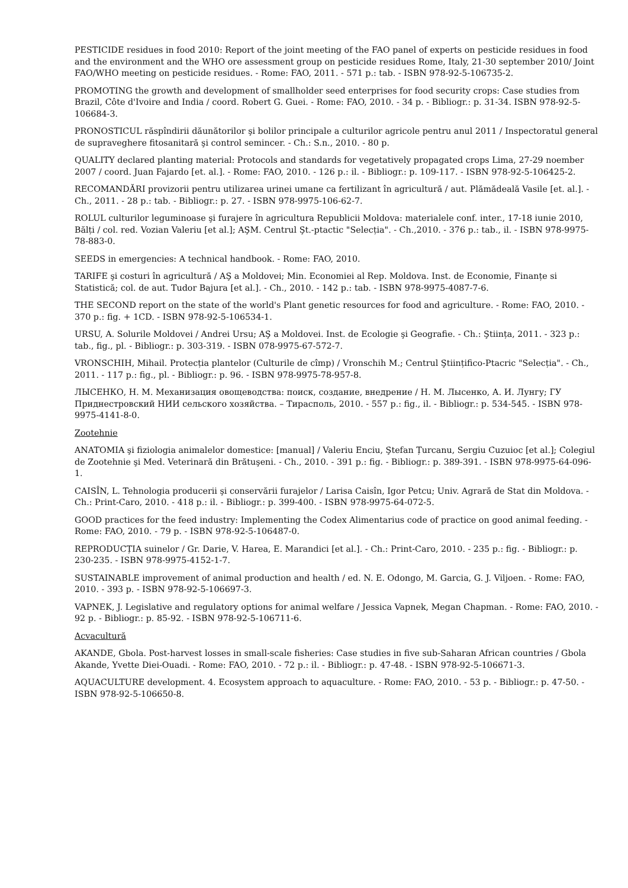PESTICIDE residues in food 2010: Report of the joint meeting of the FAO panel of experts on pesticide residues in food and the environment and the WHO ore assessment group on pesticide residues Rome, Italy, 21-30 september 2010/ Joint FAO/WHO meeting on pesticide residues. - Rome: FAO, 2011. - 571 p.: tab. - ISBN 978-92-5-106735-2.
PROMOTING the growth and development of smallholder seed enterprises for food security crops: Case studies from Brazil, Côte d'Ivoire and India / coord. Robert G. Guei. - Rome: FAO, 2010. - 34 p. - Bibliogr.: p. 31-34. ISBN 978-92-5-106684-3.
PRONOSTICUL răspîndirii dăunătorilor şi bolilor principale a culturilor agricole pentru anul 2011 / Inspectoratul general de supraveghere fitosanitară şi control semincer. - Ch.: S.n., 2010. - 80 p.
QUALITY declared planting material: Protocols and standards for vegetatively propagated crops Lima, 27-29 noember 2007 / coord. Juan Fajardo [et. al.]. - Rome: FAO, 2010. - 126 p.: il. - Bibliogr.: p. 109-117. - ISBN 978-92-5-106425-2.
RECOMANDĂRI provizorii pentru utilizarea urinei umane ca fertilizant în agricultură / aut. Plămădeală Vasile [et. al.]. - Ch., 2011. - 28 p.: tab. - Bibliogr.: p. 27. - ISBN 978-9975-106-62-7.
ROLUL culturilor leguminoase şi furajere în agricultura Republicii Moldova: materialele conf. inter., 17-18 iunie 2010, Bălți / col. red. Vozian Valeriu [et al.]; AŞM. Centrul Şt.-ptactic "Selecția". - Ch.,2010. - 376 p.: tab., il. - ISBN 978-9975-78-883-0.
SEEDS in emergencies: A technical handbook. - Rome: FAO, 2010.
TARIFE şi costuri în agricultură / AŞ a Moldovei; Min. Economiei al Rep. Moldova. Inst. de Economie, Finanțe si Statistică; col. de aut. Tudor Bajura [et al.]. - Ch., 2010. - 142 p.: tab. - ISBN 978-9975-4087-7-6.
THE SECOND report on the state of the world's Plant genetic resources for food and agriculture. - Rome: FAO, 2010. - 370 p.: fig. + 1CD. - ISBN 978-92-5-106534-1.
URSU, A. Solurile Moldovei / Andrei Ursu; AŞ a Moldovei. Inst. de Ecologie şi Geografie. - Ch.: Ştiința, 2011. - 323 p.: tab., fig., pl. - Bibliogr.: p. 303-319. - ISBN 078-9975-67-572-7.
VRONSCHIH, Mihail. Protecția plantelor (Culturile de cîmp) / Vronschih M.; Centrul Ştiințifico-Ptacric "Selecția". - Ch., 2011. - 117 p.: fig., pl. - Bibliogr.: p. 96. - ISBN 978-9975-78-957-8.
ЛЫСЕНКО, Н. М. Механизация овощеводства: поиск, создание, внедрение / Н. М. Лысенко, А. И. Лунгу; ГУ Приднестровский НИИ сельского хозяйства. – Тирасполь, 2010. - 557 p.: fig., il. - Bibliogr.: p. 534-545. - ISBN 978-9975-4141-8-0.
Zootehnie
ANATOMIA şi fiziologia animalelor domestice: [manual] / Valeriu Enciu, Ştefan Țurcanu, Sergiu Cuzuioc [et al.]; Colegiul de Zootehnie şi Med. Veterinară din Brătuşeni. - Ch., 2010. - 391 p.: fig. - Bibliogr.: p. 389-391. - ISBN 978-9975-64-096-1.
CAISÎN, L. Tehnologia producerii şi conservării furajelor / Larisa Caisîn, Igor Petcu; Univ. Agrară de Stat din Moldova. - Ch.: Print-Caro, 2010. - 418 p.: il. - Bibliogr.: p. 399-400. - ISBN 978-9975-64-072-5.
GOOD practices for the feed industry: Implementing the Codex Alimentarius code of practice on good animal feeding. - Rome: FAO, 2010. - 79 p. - ISBN 978-92-5-106487-0.
REPRODUCȚIA suinelor / Gr. Darie, V. Harea, E. Marandici [et al.]. - Ch.: Print-Caro, 2010. - 235 p.: fig. - Bibliogr.: p. 230-235. - ISBN 978-9975-4152-1-7.
SUSTAINABLE improvement of animal production and health / ed. N. E. Odongo, M. Garcia, G. J. Viljoen. - Rome: FAO, 2010. - 393 p. - ISBN 978-92-5-106697-3.
VAPNEK, J. Legislative and regulatory options for animal welfare / Jessica Vapnek, Megan Chapman. - Rome: FAO, 2010. - 92 p. - Bibliogr.: p. 85-92. - ISBN 978-92-5-106711-6.
Acvacultură
AKANDE, Gbola. Post-harvest losses in small-scale fisheries: Case studies in five sub-Saharan African countries / Gbola Akande, Yvette Diei-Ouadi. - Rome: FAO, 2010. - 72 p.: il. - Bibliogr.: p. 47-48. - ISBN 978-92-5-106671-3.
AQUACULTURE development. 4. Ecosystem approach to aquaculture. - Rome: FAO, 2010. - 53 p. - Bibliogr.: p. 47-50. - ISBN 978-92-5-106650-8.